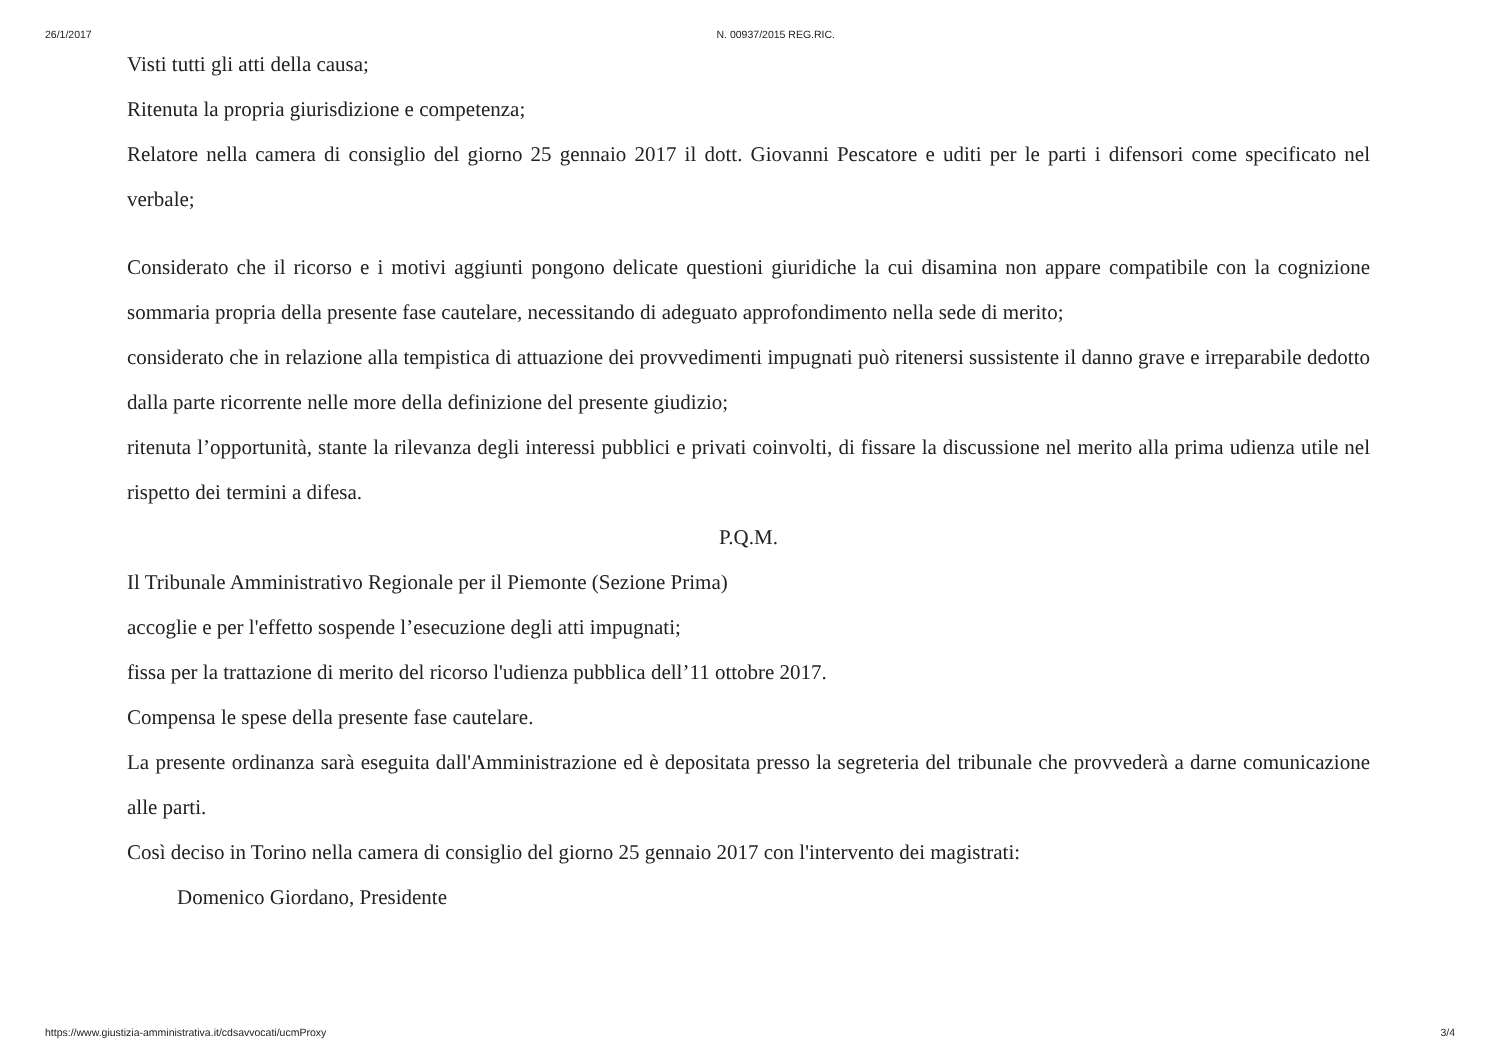26/1/2017 N. 00937/2015 REG.RIC.
Visti tutti gli atti della causa;
Ritenuta la propria giurisdizione e competenza;
Relatore nella camera di consiglio del giorno 25 gennaio 2017 il dott. Giovanni Pescatore e uditi per le parti i difensori come specificato nel verbale;
Considerato che il ricorso e i motivi aggiunti pongono delicate questioni giuridiche la cui disamina non appare compatibile con la cognizione sommaria propria della presente fase cautelare, necessitando di adeguato approfondimento nella sede di merito;
considerato che in relazione alla tempistica di attuazione dei provvedimenti impugnati può ritenersi sussistente il danno grave e irreparabile dedotto dalla parte ricorrente nelle more della definizione del presente giudizio;
ritenuta l’opportunità, stante la rilevanza degli interessi pubblici e privati coinvolti, di fissare la discussione nel merito alla prima udienza utile nel rispetto dei termini a difesa.
P.Q.M.
Il Tribunale Amministrativo Regionale per il Piemonte (Sezione Prima)
accoglie e per l'effetto sospende l’esecuzione degli atti impugnati;
fissa per la trattazione di merito del ricorso l'udienza pubblica dell’11 ottobre 2017.
Compensa le spese della presente fase cautelare.
La presente ordinanza sarà eseguita dall'Amministrazione ed è depositata presso la segreteria del tribunale che provvederà a darne comunicazione alle parti.
Così deciso in Torino nella camera di consiglio del giorno 25 gennaio 2017 con l'intervento dei magistrati:
Domenico Giordano, Presidente
https://www.giustizia-amministrativa.it/cdsavvocati/ucmProxy 3/4